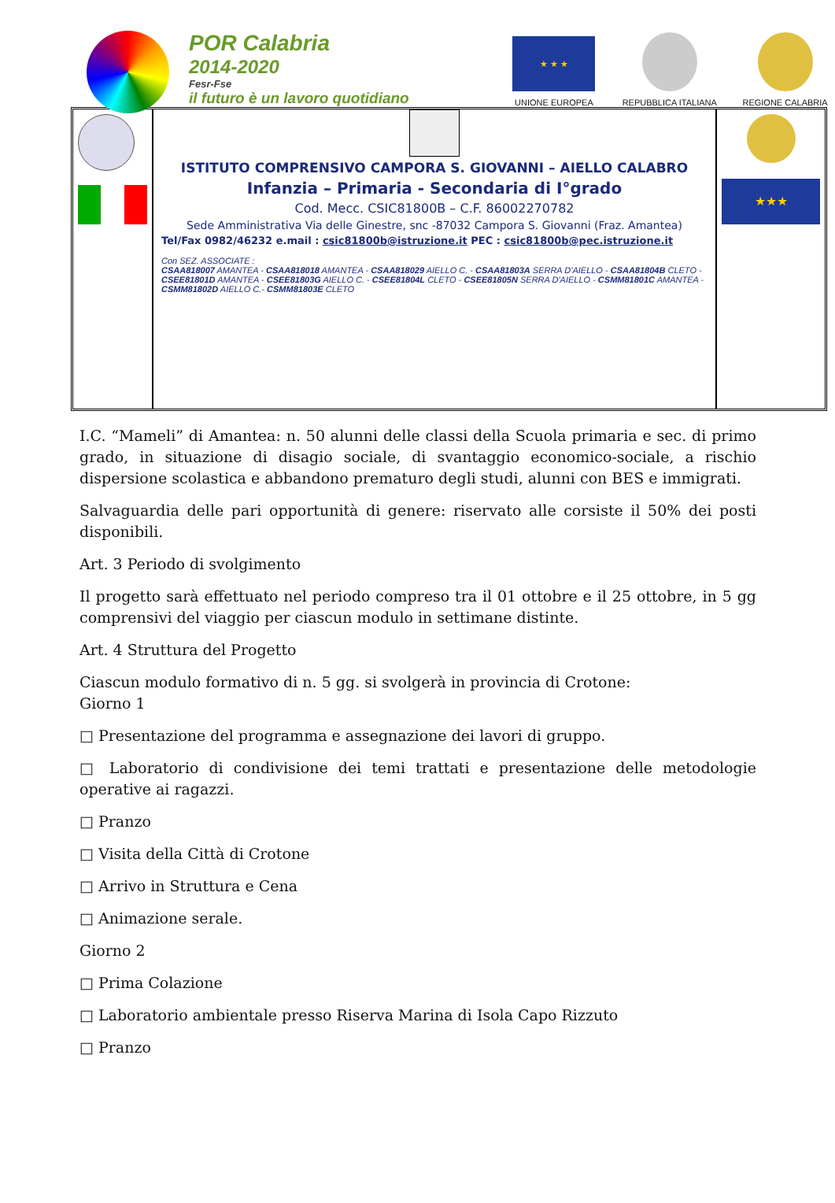POR Calabria
2014-2020
Fesr-Fse
il futuro è un lavoro quotidiano
★ ★ ★
UNIONE EUROPEA
REPUBBLICA ITALIANA
REGIONE CALABRIA
ISTITUTO COMPRENSIVO CAMPORA S. GIOVANNI – AIELLO CALABRO
Infanzia – Primaria - Secondaria di I°grado
Cod. Mecc. CSIC81800B – C.F. 86002270782
Sede Amministrativa Via delle Ginestre, snc -87032 Campora S. Giovanni (Fraz. Amantea)
Tel/Fax 0982/46232 e.mail : csic81800b@istruzione.it PEC : csic81800b@pec.istruzione.it
Con SEZ. ASSOCIATE :
CSAA818007 AMANTEA - CSAA818018 AMANTEA - CSAA818029 AIELLO C. - CSAA81803A SERRA D'AIELLO - CSAA81804B CLETO - CSEE81801D AMANTEA - CSEE81803G AIELLO C. - CSEE81804L CLETO - CSEE81805N SERRA D'AIELLO - CSMM81801C AMANTEA - CSMM81802D AIELLO C.- CSMM81803E CLETO
★★★
I.C. “Mameli” di Amantea: n. 50 alunni delle classi della Scuola primaria e sec. di primo grado, in situazione di disagio sociale, di svantaggio economico-sociale, a rischio dispersione scolastica e abbandono prematuro degli studi, alunni con BES e immigrati.
Salvaguardia delle pari opportunità di genere: riservato alle corsiste il 50% dei posti disponibili.
Art. 3 Periodo di svolgimento
Il progetto sarà effettuato nel periodo compreso tra il 01 ottobre e il 25 ottobre, in 5 gg comprensivi del viaggio per ciascun modulo in settimane distinte.
Art. 4 Struttura del Progetto
Ciascun modulo formativo di n. 5 gg. si svolgerà in provincia di Crotone:
Giorno 1
□ Presentazione del programma e assegnazione dei lavori di gruppo.
□ Laboratorio di condivisione dei temi trattati e presentazione delle metodologie operative ai ragazzi.
□ Pranzo
□ Visita della Città di Crotone
□ Arrivo in Struttura e Cena
□ Animazione serale.
Giorno 2
□ Prima Colazione
□ Laboratorio ambientale presso Riserva Marina di Isola Capo Rizzuto
□ Pranzo